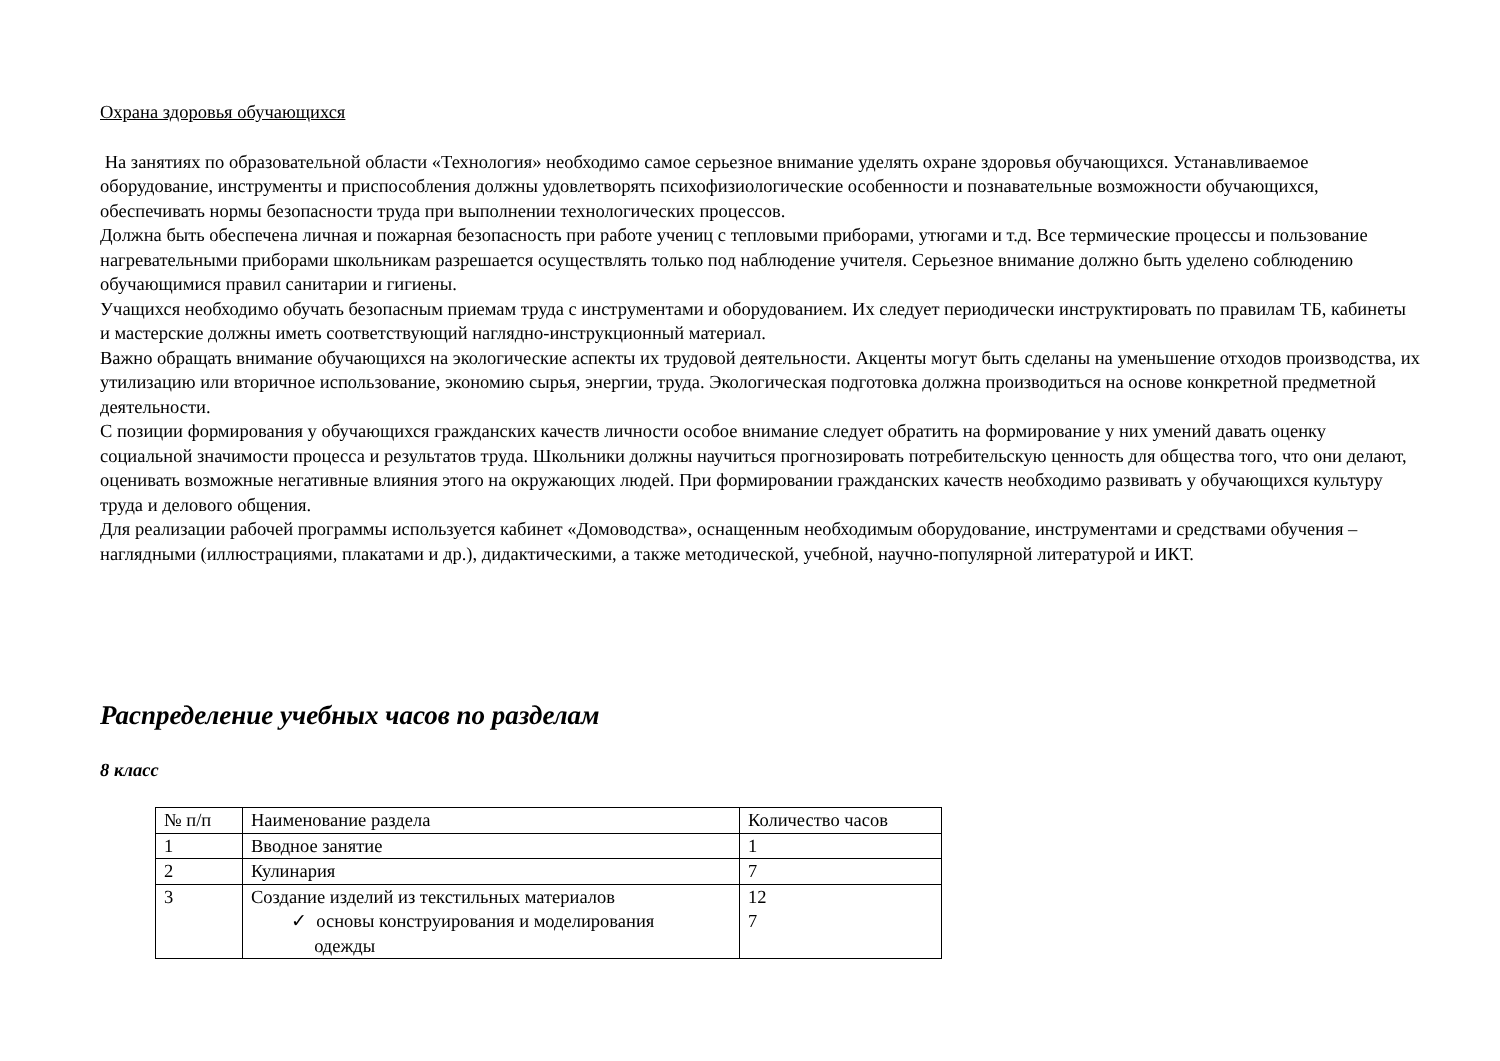Охрана здоровья обучающихся
На занятиях по образовательной области «Технология» необходимо самое серьезное внимание уделять охране здоровья обучающихся. Устанавливаемое оборудование, инструменты и приспособления должны удовлетворять психофизиологические особенности и познавательные возможности обучающихся, обеспечивать нормы безопасности труда при выполнении технологических процессов.
Должна быть обеспечена личная и пожарная безопасность при работе учениц с тепловыми приборами, утюгами и т.д. Все термические процессы и пользование нагревательными приборами школьникам разрешается осуществлять только под наблюдение учителя. Серьезное внимание должно быть уделено соблюдению обучающимися правил санитарии и гигиены.
Учащихся необходимо обучать безопасным приемам труда с инструментами и оборудованием. Их следует периодически инструктировать по правилам ТБ, кабинеты и мастерские должны иметь соответствующий наглядно-инструкционный материал.
Важно обращать внимание обучающихся на экологические аспекты их трудовой деятельности. Акценты могут быть сделаны на уменьшение отходов производства, их утилизацию или вторичное использование, экономию сырья, энергии, труда. Экологическая подготовка должна производиться на основе конкретной предметной деятельности.
С позиции формирования у обучающихся гражданских качеств личности особое внимание следует обратить на формирование у них умений давать оценку социальной значимости процесса и результатов труда. Школьники должны научиться прогнозировать потребительскую ценность для общества того, что они делают, оценивать возможные негативные влияния этого на окружающих людей. При формировании гражданских качеств необходимо развивать у обучающихся культуру труда и делового общения.
Для реализации рабочей программы используется кабинет «Домоводства», оснащенным необходимым оборудование, инструментами и средствами обучения – наглядными (иллюстрациями, плакатами и др.), дидактическими, а также методической, учебной, научно-популярной литературой и ИКТ.
Распределение учебных часов по разделам
8 класс
| № п/п | Наименование раздела | Количество часов |
| 1 | Вводное занятие | 1 |
| 2 | Кулинария | 7 |
| 3 | Создание изделий из текстильных материалов ✓ основы конструирования и моделирования одежды | 12 7 |